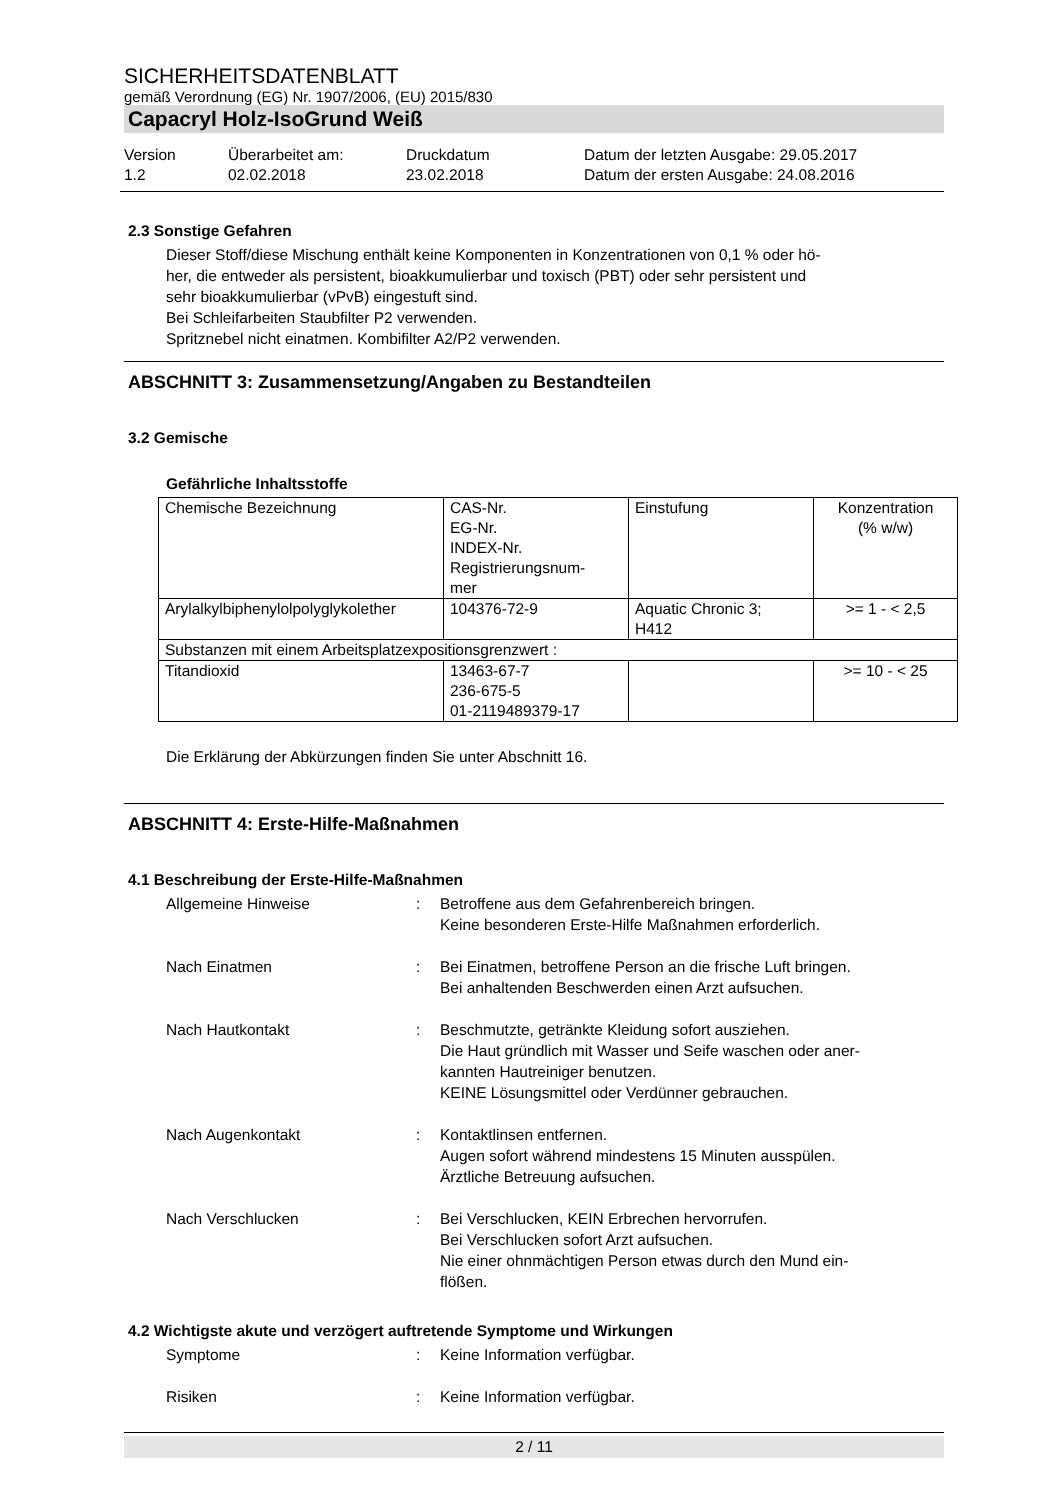SICHERHEITSDATENBLATT
gemäß Verordnung (EG) Nr. 1907/2006, (EU) 2015/830
Capacryl Holz-IsoGrund Weiß
Version
1.2
Überarbeitet am:
02.02.2018
Druckdatum
23.02.2018
Datum der letzten Ausgabe: 29.05.2017
Datum der ersten Ausgabe: 24.08.2016
2.3 Sonstige Gefahren
Dieser Stoff/diese Mischung enthält keine Komponenten in Konzentrationen von 0,1 % oder hö-
her, die entweder als persistent, bioakkumulierbar und toxisch (PBT) oder sehr persistent und
sehr bioakkumulierbar (vPvB) eingestuft sind.
Bei Schleifarbeiten Staubfilter P2 verwenden.
Spritznebel nicht einatmen. Kombifilter A2/P2 verwenden.
ABSCHNITT 3: Zusammensetzung/Angaben zu Bestandteilen
3.2 Gemische
Gefährliche Inhaltsstoffe
| Chemische Bezeichnung | CAS-Nr. EG-Nr. INDEX-Nr. Registrierungsnum- mer | Einstufung | Konzentration (% w/w) |
| Arylalkylbiphenylolpolyglykolether | 104376-72-9 | Aquatic Chronic 3; H412 | >= 1 - < 2,5 |
| Substanzen mit einem Arbeitsplatzexpositionsgrenzwert : | | | |
| Titandioxid | 13463-67-7 236-675-5 01-2119489379-17 | | >= 10 - < 25 |
Die Erklärung der Abkürzungen finden Sie unter Abschnitt 16.
ABSCHNITT 4: Erste-Hilfe-Maßnahmen
4.1 Beschreibung der Erste-Hilfe-Maßnahmen
Allgemeine Hinweise : Betroffene aus dem Gefahrenbereich bringen.
Keine besonderen Erste-Hilfe Maßnahmen erforderlich.
Nach Einatmen : Bei Einatmen, betroffene Person an die frische Luft bringen.
Bei anhaltenden Beschwerden einen Arzt aufsuchen.
Nach Hautkontakt : Beschmutzte, getränkte Kleidung sofort ausziehen.
Die Haut gründlich mit Wasser und Seife waschen oder aner-
kannten Hautreiniger benutzen.
KEINE Lösungsmittel oder Verdünner gebrauchen.
Nach Augenkontakt : Kontaktlinsen entfernen.
Augen sofort während mindestens 15 Minuten ausspülen.
Ärztliche Betreuung aufsuchen.
Nach Verschlucken : Bei Verschlucken, KEIN Erbrechen hervorrufen.
Bei Verschlucken sofort Arzt aufsuchen.
Nie einer ohnmächtigen Person etwas durch den Mund ein-
flößen.
4.2 Wichtigste akute und verzögert auftretende Symptome und Wirkungen
Symptome : Keine Information verfügbar.
Risiken : Keine Information verfügbar.
2 / 11